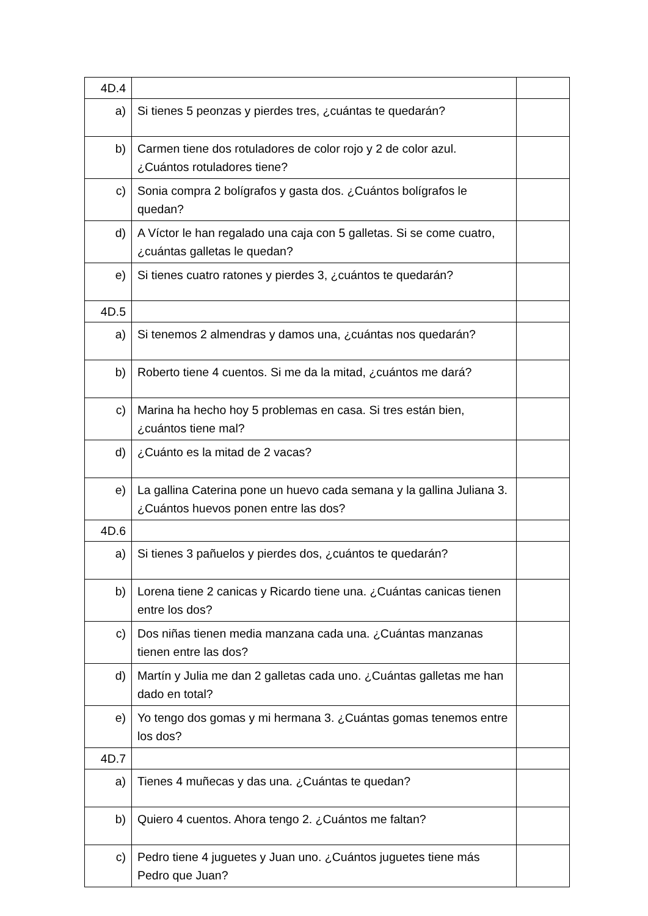| 4D.4 | | |
| a) | Si tienes 5 peonzas y pierdes tres, ¿cuántas te quedarán? | |
| b) | Carmen tiene dos rotuladores de color rojo y 2 de color azul. ¿Cuántos rotuladores tiene? | |
| c) | Sonia compra 2 bolígrafos y gasta dos. ¿Cuántos bolígrafos le quedan? | |
| d) | A Víctor le han regalado una caja con 5 galletas. Si se come cuatro, ¿cuántas galletas le quedan? | |
| e) | Si tienes cuatro ratones y pierdes 3, ¿cuántos te quedarán? | |
| 4D.5 | | |
| a) | Si tenemos 2 almendras y damos una, ¿cuántas nos quedarán? | |
| b) | Roberto tiene 4 cuentos. Si me da la mitad, ¿cuántos me dará? | |
| c) | Marina ha hecho hoy 5 problemas en casa. Si tres están bien, ¿cuántos tiene mal? | |
| d) | ¿Cuánto es la mitad de 2 vacas? | |
| e) | La gallina Caterina pone un huevo cada semana y la gallina Juliana 3. ¿Cuántos huevos ponen entre las dos? | |
| 4D.6 | | |
| a) | Si tienes 3 pañuelos y pierdes dos, ¿cuántos te quedarán? | |
| b) | Lorena tiene 2 canicas y Ricardo tiene una. ¿Cuántas canicas tienen entre los dos? | |
| c) | Dos niñas tienen media manzana cada una. ¿Cuántas manzanas tienen entre las dos? | |
| d) | Martín y Julia me dan 2 galletas cada uno. ¿Cuántas galletas me han dado en total? | |
| e) | Yo tengo dos gomas y mi hermana 3. ¿Cuántas gomas tenemos entre los dos? | |
| 4D.7 | | |
| a) | Tienes 4 muñecas y das una. ¿Cuántas te quedan? | |
| b) | Quiero 4 cuentos. Ahora tengo 2. ¿Cuántos me faltan? | |
| c) | Pedro tiene 4 juguetes y Juan uno. ¿Cuántos juguetes tiene más Pedro que Juan? | |